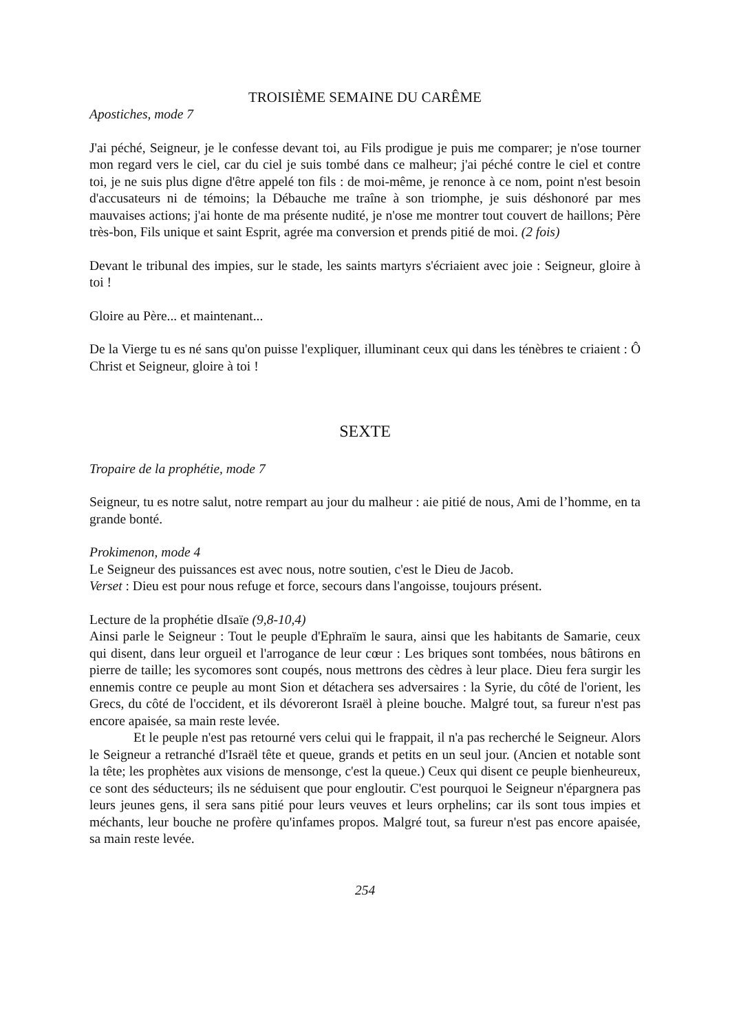TROISIÈME SEMAINE DU CARÊME
Apostiches, mode 7
J'ai péché, Seigneur, je le confesse devant toi, au Fils prodigue je puis me comparer; je n'ose tourner mon regard vers le ciel, car du ciel je suis tombé dans ce malheur; j'ai péché contre le ciel et contre toi, je ne suis plus digne d'être appelé ton fils : de moi-même, je renonce à ce nom, point n'est besoin d'accusateurs ni de témoins; la Débauche me traîne à son triomphe, je suis déshonoré par mes mauvaises actions; j'ai honte de ma présente nudité, je n'ose me montrer tout couvert de haillons; Père très-bon, Fils unique et saint Esprit, agrée ma conversion et prends pitié de moi. (2 fois)
Devant le tribunal des impies, sur le stade, les saints martyrs s'écriaient avec joie : Seigneur, gloire à toi !
Gloire au Père... et maintenant...
De la Vierge tu es né sans qu'on puisse l'expliquer, illuminant ceux qui dans les ténèbres te criaient : Ô Christ et Seigneur, gloire à toi !
SEXTE
Tropaire de la prophétie, mode 7
Seigneur, tu es notre salut, notre rempart au jour du malheur : aie pitié de nous, Ami de l’homme, en ta grande bonté.
Prokimenon, mode 4
Le Seigneur des puissances est avec nous, notre soutien, c'est le Dieu de Jacob.
Verset : Dieu est pour nous refuge et force, secours dans l'angoisse, toujours présent.
Lecture de la prophétie dIsaïe (9,8-10,4)
Ainsi parle le Seigneur : Tout le peuple d'Ephraïm le saura, ainsi que les habitants de Samarie, ceux qui disent, dans leur orgueil et l'arrogance de leur cœur : Les briques sont tombées, nous bâtirons en pierre de taille; les sycomores sont coupés, nous mettrons des cèdres à leur place. Dieu fera surgir les ennemis contre ce peuple au mont Sion et détachera ses adversaires : la Syrie, du côté de l'orient, les Grecs, du côté de l'occident, et ils dévoreront Israël à pleine bouche. Malgré tout, sa fureur n'est pas encore apaisée, sa main reste levée.
Et le peuple n'est pas retourné vers celui qui le frappait, il n'a pas recherché le Seigneur. Alors le Seigneur a retranché d'Israël tête et queue, grands et petits en un seul jour. (Ancien et notable sont la tête; les prophètes aux visions de mensonge, c'est la queue.) Ceux qui disent ce peuple bienheureux, ce sont des séducteurs; ils ne séduisent que pour engloutir. C'est pourquoi le Seigneur n'épargnera pas leurs jeunes gens, il sera sans pitié pour leurs veuves et leurs orphelins; car ils sont tous impies et méchants, leur bouche ne profère qu'infames propos. Malgré tout, sa fureur n'est pas encore apaisée, sa main reste levée.
254